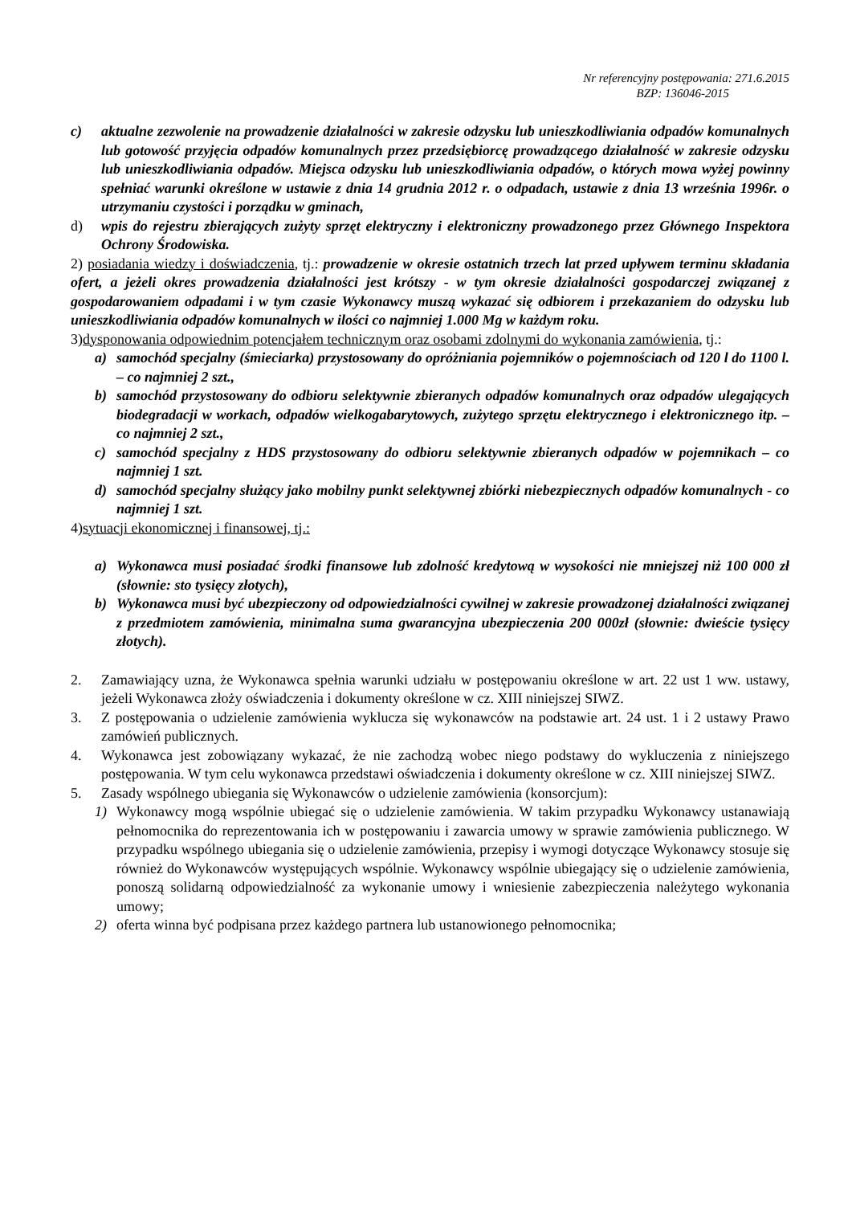Nr referencyjny postępowania: 271.6.2015
BZP: 136046-2015
c) aktualne zezwolenie na prowadzenie działalności w zakresie odzysku lub unieszkodliwiania odpadów komunalnych lub gotowość przyjęcia odpadów komunalnych przez przedsiębiorcę prowadzącego działalność w zakresie odzysku lub unieszkodliwiania odpadów. Miejsca odzysku lub unieszkodliwiania odpadów, o których mowa wyżej powinny spełniać warunki określone w ustawie z dnia 14 grudnia 2012 r. o odpadach, ustawie z dnia 13 września 1996r. o utrzymaniu czystości i porządku w gminach,
d) wpis do rejestru zbierających zużyty sprzęt elektryczny i elektroniczny prowadzonego przez Głównego Inspektora Ochrony Środowiska.
2) posiadania wiedzy i doświadczenia, tj.: prowadzenie w okresie ostatnich trzech lat przed upływem terminu składania ofert, a jeżeli okres prowadzenia działalności jest krótszy - w tym okresie działalności gospodarczej związanej z gospodarowaniem odpadami i w tym czasie Wykonawcy muszą wykazać się odbiorem i przekazaniem do odzysku lub unieszkodliwiania odpadów komunalnych w ilości co najmniej 1.000 Mg w każdym roku.
3)dysponowania odpowiednim potencjałem technicznym oraz osobami zdolnymi do wykonania zamówienia, tj.:
a) samochód specjalny (śmieciarka) przystosowany do opróżniania pojemników o pojemnościach od 120 l do 1100 l. – co najmniej 2 szt.,
b) samochód przystosowany do odbioru selektywnie zbieranych odpadów komunalnych oraz odpadów ulegających biodegradacji w workach, odpadów wielkogabarytowych, zużytego sprzętu elektrycznego i elektronicznego itp. – co najmniej 2 szt.,
c) samochód specjalny z HDS przystosowany do odbioru selektywnie zbieranych odpadów w pojemnikach – co najmniej 1 szt.
d) samochód specjalny służący jako mobilny punkt selektywnej zbiórki niebezpiecznych odpadów komunalnych - co najmniej 1 szt.
4)sytuacji ekonomicznej i finansowej, tj.:
a) Wykonawca musi posiadać środki finansowe lub zdolność kredytową w wysokości nie mniejszej niż 100 000 zł (słownie: sto tysięcy złotych),
b) Wykonawca musi być ubezpieczony od odpowiedzialności cywilnej w zakresie prowadzonej działalności związanej z przedmiotem zamówienia, minimalna suma gwarancyjna ubezpieczenia 200 000zł (słownie: dwieście tysięcy złotych).
2. Zamawiający uzna, że Wykonawca spełnia warunki udziału w postępowaniu określone w art. 22 ust 1 ww. ustawy, jeżeli Wykonawca złoży oświadczenia i dokumenty określone w cz. XIII niniejszej SIWZ.
3. Z postępowania o udzielenie zamówienia wyklucza się wykonawców na podstawie art. 24 ust. 1 i 2 ustawy Prawo zamówień publicznych.
4. Wykonawca jest zobowiązany wykazać, że nie zachodzą wobec niego podstawy do wykluczenia z niniejszego postępowania. W tym celu wykonawca przedstawi oświadczenia i dokumenty określone w cz. XIII niniejszej SIWZ.
5. Zasady wspólnego ubiegania się Wykonawców o udzielenie zamówienia (konsorcjum):
1) Wykonawcy mogą wspólnie ubiegać się o udzielenie zamówienia. W takim przypadku Wykonawcy ustanawiają pełnomocnika do reprezentowania ich w postępowaniu i zawarcia umowy w sprawie zamówienia publicznego. W przypadku wspólnego ubiegania się o udzielenie zamówienia, przepisy i wymogi dotyczące Wykonawcy stosuje się również do Wykonawców występujących wspólnie. Wykonawcy wspólnie ubiegający się o udzielenie zamówienia, ponoszą solidarną odpowiedzialność za wykonanie umowy i wniesienie zabezpieczenia należytego wykonania umowy;
2) oferta winna być podpisana przez każdego partnera lub ustanowionego pełnomocnika;